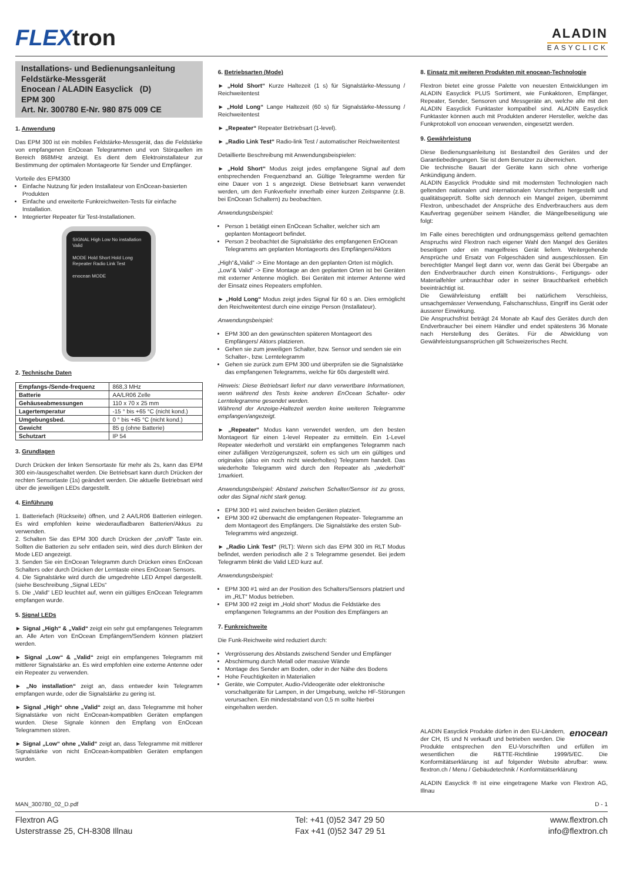FLEXtron
ALADIN
EASYCLICK
Installations- und Bedienungsanleitung
Feldstärke-Messgerät
Enocean / ALADIN Easyclick (D)
EPM 300
Art. Nr. 300780 E-Nr. 980 875 009 CE
1. Anwendung
Das EPM 300 ist ein mobiles Feldstärke-Messgerät, das die Feldstärke von empfangenen EnOcean Telegrammen und von Störquellen im Bereich 868MHz anzeigt. Es dient dem Elektroinstallateur zur Bestimmung der optimalen Montageorte für Sender und Empfänger.
Vorteile des EPM300
Einfache Nutzung für jeden Installateur von EnOcean-basierten Produkten
Einfache und erweiterte Funkreichweiten-Tests für einfache Installation.
Integrierter Repeater für Test-Installationen.
SIGNAL High Low No installation Valid
MODE Hold Short Hold Long Repeater Radio Link Test
enocean MODE
2. Technische Daten
| Empfangs-/Sende-frequenz | 868,3 MHz |
| Batterie | AA/LR06 Zelle |
| Gehäuseabmessungen | 110 x 70 x 25 mm |
| Lagertemperatur | -15 ° bis +65 °C (nicht kond.) |
| Umgebungsbed. | 0 ° bis +45 °C (nicht kond.) |
| Gewicht | 85 g (ohne Batterie) |
| Schutzart | IP 54 |
3. Grundlagen
Durch Drücken der linken Sensortaste für mehr als 2s, kann das EPM 300 ein-/ausgeschaltet werden. Die Betriebsart kann durch Drücken der rechten Sensortaste (1s) geändert werden. Die aktuelle Betriebsart wird über die jeweiligen LEDs dargestellt.
4. Einführung
1. Batteriefach (Rückseite) öffnen, und 2 AA/LR06 Batterien einlegen. Es wird empfohlen keine wiederaufladbaren Batterien/Akkus zu verwenden.
2. Schalten Sie das EPM 300 durch Drücken der „on/off“ Taste ein. Sollten die Batterien zu sehr entladen sein, wird dies durch Blinken der Mode LED angezeigt.
3. Senden Sie ein EnOcean Telegramm durch Drücken eines EnOcean Schalters oder durch Drücken der Lerntaste eines EnOcean Sensors.
4. Die Signalstärke wird durch die umgedrehte LED Ampel dargestellt. (siehe Beschreibung „Signal LEDs“
5. Die „Valid“ LED leuchtet auf, wenn ein gültiges EnOcean Telegramm empfangen wurde.
5. Signal LEDs
► Signal „High“ & „Valid“ zeigt ein sehr gut empfangenes Telegramm an. Alle Arten von EnOcean Empfängern/Sendern können platziert werden.
► Signal „Low“ & „Valid“ zeigt ein empfangenes Telegramm mit mittlerer Signalstärke an. Es wird empfohlen eine externe Antenne oder ein Repeater zu verwenden.
► „No installation“ zeigt an, dass entweder kein Telegramm empfangen wurde, oder die Signalstärke zu gering ist.
► Signal „High“ ohne „Valid“ zeigt an, dass Telegramme mit hoher Signalstärke von nicht EnOcean-kompatiblen Geräten empfangen wurden. Diese Signale können den Empfang von EnOcean Telegrammen stören.
► Signal „Low“ ohne „Valid“ zeigt an, dass Telegramme mit mittlerer Signalstärke von nicht EnOcean-kompatiblen Geräten empfangen wurden.
6. Betriebsarten (Mode)
► „Hold Short“ Kurze Haltezeit (1 s) für Signalstärke-Messung / Reichweitentest
► „Hold Long“ Lange Haltezeit (60 s) für Signalstärke-Messung / Reichweitentest
► „Repeater“ Repeater Betriebsart (1-level).
► „Radio Link Test“ Radio-link Test / automatischer Reichweitentest
Detaillierte Beschreibung mit Anwendungsbeispielen:
► „Hold Short“ Modus zeigt jedes empfangene Signal auf dem entsprechenden Frequenzband an. Gültige Telegramme werden für eine Dauer von 1 s angezeigt. Diese Betriebsart kann verwendet werden, um den Funkverkehr innerhalb einer kurzen Zeitspanne (z.B. bei EnOcean Schaltern) zu beobachten.
Anwendungsbeispiel:
Person 1 betätigt einen EnOcean Schalter, welcher sich am geplanten Montageort befindet.
Person 2 beobachtet die Signalstärke des empfangenen EnOcean Telegramms am geplanten Montageorts des Empfängers/Aktors
„High“&„Valid“ -> Eine Montage an den geplanten Orten ist möglich.
„Low“& Valid“ -> Eine Montage an den geplanten Orten ist bei Geräten mit externer Antenne möglich. Bei Geräten mit interner Antenne wird der Einsatz eines Repeaters empfohlen.
► „Hold Long“ Modus zeigt jedes Signal für 60 s an. Dies ermöglicht den Reichweitentest durch eine einzige Person (Installateur).
Anwendungsbeispiel:
EPM 300 an den gewünschten späteren Montageort des Empfängers/ Aktors platzieren.
Gehen sie zum jeweiligen Schalter, bzw. Sensor und senden sie ein Schalter-, bzw. Lerntelegramm
Gehen sie zurück zum EPM 300 und überprüfen sie die Signalstärke das empfangenen Telegramms, welche für 60s dargestellt wird.
Hinweis: Diese Betriebsart liefert nur dann verwertbare Informationen, wenn während des Tests keine anderen EnOcean Schalter- oder Lerntelegramme gesendet werden.
Während der Anzeige-Haltezeit werden keine weiteren Telegramme empfangen/angezeigt.
► „Repeater“ Modus kann verwendet werden, um den besten Montageort für einen 1-level Repeater zu ermitteln. Ein 1-Level Repeater wiederholt und verstärkt ein empfangenes Telegramm nach einer zufälligen Verzögerungszeit, sofern es sich um ein gültiges und originales (also ein noch nicht wiederholtes) Telegramm handelt. Das wiederholte Telegramm wird durch den Repeater als „wiederholt“ 1markiert.
Anwendungsbeispiel: Abstand zwischen Schalter/Sensor ist zu gross, oder das Signal nicht stark genug.
EPM 300 #1 wird zwischen beiden Geräten platziert.
EPM 300 #2 überwacht die empfangenen Repeater- Telegramme an dem Montageort des Empfängers. Die Signalstärke des ersten Sub-Telegramms wird angezeigt.
► „Radio Link Test“ (RLT): Wenn sich das EPM 300 im RLT Modus befindet, werden periodisch alle 2 s Telegramme gesendet. Bei jedem Telegramm blinkt die Valid LED kurz auf.
Anwendungsbeispiel:
EPM 300 #1 wird an der Position des Schalters/Sensors platziert und im „RLT“ Modus betrieben.
EPM 300 #2 zeigt im „Hold short“ Modus die Feldstärke des empfangenen Telegramms an der Position des Empfängers an
7. Funkreichweite
Die Funk-Reichweite wird reduziert durch:
Vergrösserung des Abstands zwischend Sender und Empfänger
Abschirmung durch Metall oder massive Wände
Montage des Sender am Boden, oder in der Nähe des Bodens
Hohe Feuchtigkeiten in Materialien
Geräte, wie Computer, Audio-/Videogeräte oder elektronische vorschaltgeräte für Lampen, in der Umgebung, welche HF-Störungen verursachen. Ein mindestabstand von 0,5 m sollte hierbei eingehalten werden.
8. Einsatz mit weiteren Produkten mit enocean-Technologie
Flextron bietet eine grosse Palette von neuesten Entwicklungen im ALADIN Easyclick PLUS Sortiment, wie Funkaktoren, Empfänger, Repeater, Sender, Sensoren und Messgeräte an, welche alle mit den ALADIN Easyclick Funktaster kompatibel sind. ALADIN Easyclick Funktaster können auch mit Produkten anderer Hersteller, welche das Funkprotokoll von enocean verwenden, eingesetzt werden.
9. Gewährleistung
Diese Bedienungsanleitung ist Bestandteil des Gerätes und der Garantiebedingungen. Sie ist dem Benutzer zu überreichen.
Die technische Bauart der Geräte kann sich ohne vorherige Ankündigung ändern.
ALADIN Easyclick Produkte sind mit modernsten Technologien nach geltenden nationalen und internationalen Vorschriften hergestellt und qualitätsgeprüft. Sollte sich dennoch ein Mangel zeigen, übernimmt Flextron, unbeschadet der Ansprüche des Endverbrauchers aus dem Kaufvertrag gegenüber seinem Händler, die Mängelbeseitigung wie folgt:
Im Falle eines berechtigten und ordnungsgemäss geltend gemachten Anspruchs wird Flextron nach eigener Wahl den Mangel des Gerätes beseitigen oder ein mangelfreies Gerät liefern. Weitergehende Ansprüche und Ersatz von Folgeschäden sind ausgeschlossen. Ein berechtigter Mangel liegt dann vor, wenn das Gerät bei Übergabe an den Endverbraucher durch einen Konstruktions-, Fertigungs- oder Materialfehler unbrauchbar oder in seiner Brauchbarkeit erheblich beeinträchtigt ist.
Die Gewährleistung entfällt bei natürlichem Verschleiss, unsachgemässer Verwendung, Falschanschluss, Eingriff ins Gerät oder äusserer Einwirkung.
Die Anspruchsfrist beträgt 24 Monate ab Kauf des Gerätes durch den Endverbraucher bei einem Händler und endet spätestens 36 Monate nach Herstellung des Gerätes. Für die Abwicklung von Gewährleistungsansprüchen gilt Schweizerisches Recht.
enocean ALADIN Easyclick Produkte dürfen in den EU-Ländern, der CH, IS und N verkauft und betrieben werden. Die Produkte entsprechen den EU-Vorschriften und erfüllen im wesentlichen die R&TTE-Richtlinie 1999/5/EC. Die Konformitätserklärung ist auf folgender Website abrufbar: www. flextron.ch / Menu / Gebäudetechnik / Konformitätserklärung
ALADIN Easyclick ® ist eine eingetragene Marke von Flextron AG, Illnau
MAN_300780_02_D.pdf D - 1
Flextron AG
Usterstrasse 25, CH-8308 Illnau
Tel: +41 (0)52 347 29 50
Fax +41 (0)52 347 29 51
www.flextron.ch
info@flextron.ch